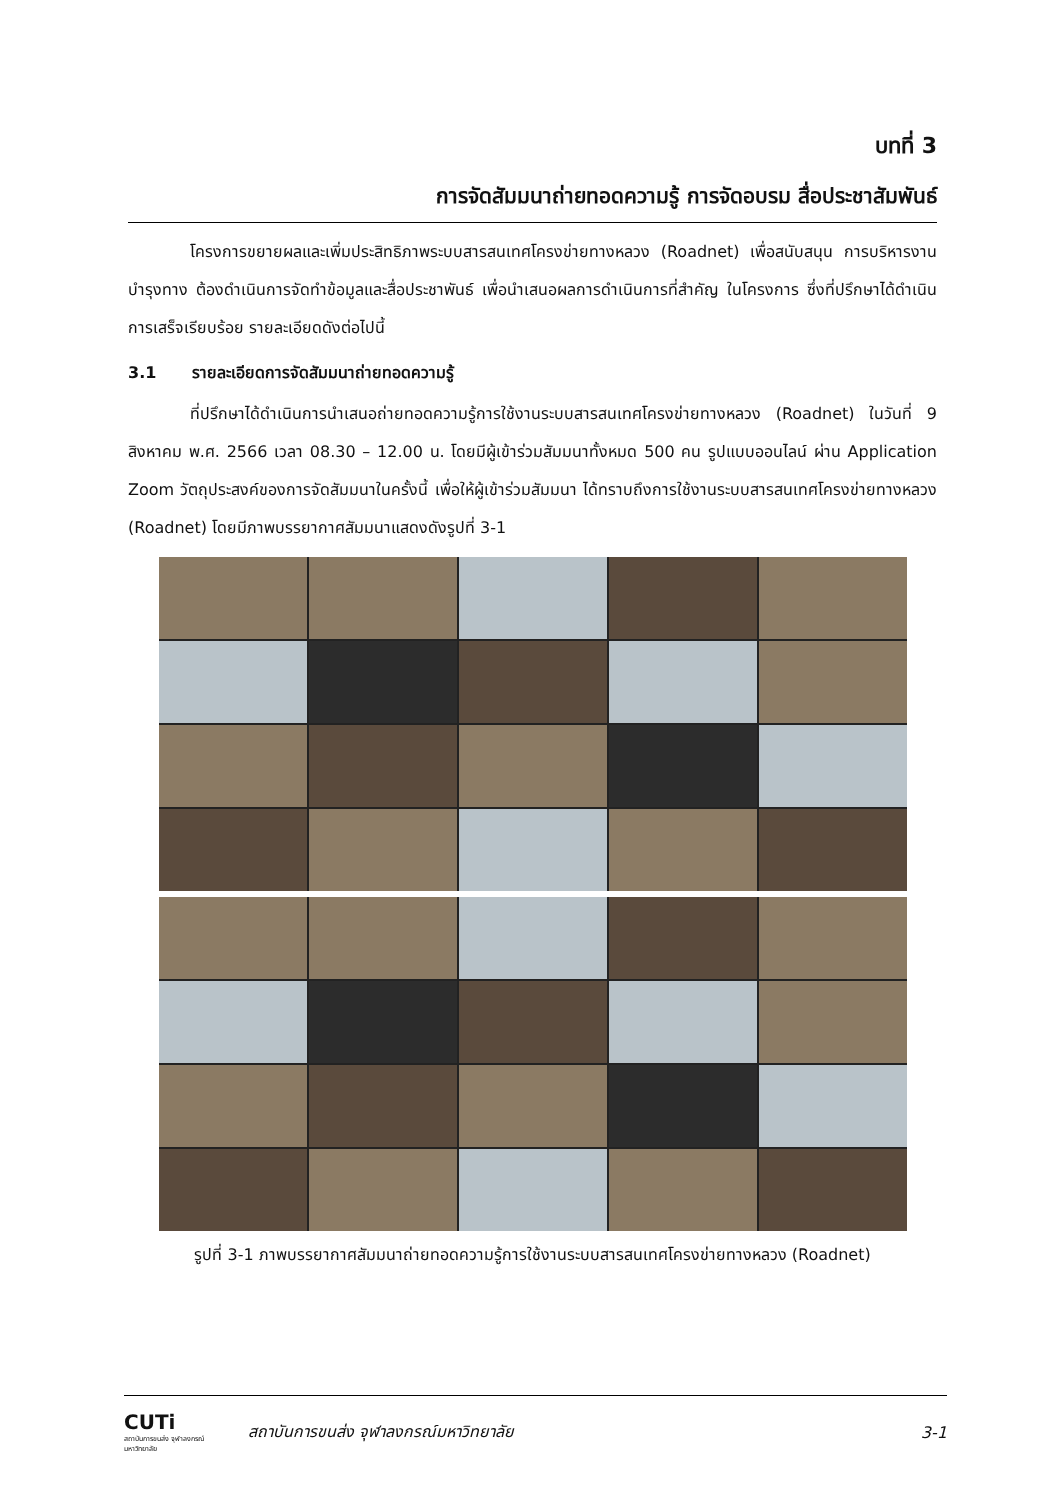บทที่ 3
การจัดสัมมนาถ่ายทอดความรู้ การจัดอบรม สื่อประชาสัมพันธ์
โครงการขยายผลและเพิ่มประสิทธิภาพระบบสารสนเทศโครงข่ายทางหลวง (Roadnet) เพื่อสนับสนุน การบริหารงานบำรุงทาง ต้องดำเนินการจัดทำข้อมูลและสื่อประชาพันธ์ เพื่อนำเสนอผลการดำเนินการที่สำคัญ ในโครงการ ซึ่งที่ปรึกษาได้ดำเนินการเสร็จเรียบร้อย รายละเอียดดังต่อไปนี้
3.1 รายละเอียดการจัดสัมมนาถ่ายทอดความรู้
ที่ปรึกษาได้ดำเนินการนำเสนอถ่ายทอดความรู้การใช้งานระบบสารสนเทศโครงข่ายทางหลวง (Roadnet) ในวันที่ 9 สิงหาคม พ.ศ. 2566 เวลา 08.30 – 12.00 น. โดยมีผู้เข้าร่วมสัมมนาทั้งหมด 500 คน รูปแบบออนไลน์ ผ่าน Application Zoom วัตถุประสงค์ของการจัดสัมมนาในครั้งนี้ เพื่อให้ผู้เข้าร่วมสัมมนา ได้ทราบถึงการใช้งานระบบสารสนเทศโครงข่ายทางหลวง (Roadnet) โดยมีภาพบรรยากาศสัมมนาแสดงดังรูปที่ 3-1
รูปที่ 3-1 ภาพบรรยากาศสัมมนาถ่ายทอดความรู้การใช้งานระบบสารสนเทศโครงข่ายทางหลวง (Roadnet)
CUTi
สถาบันการขนส่ง จุฬาลงกรณ์มหาวิทยาลัย
สถาบันการขนส่ง จุฬาลงกรณ์มหาวิทยาลัย
3-1